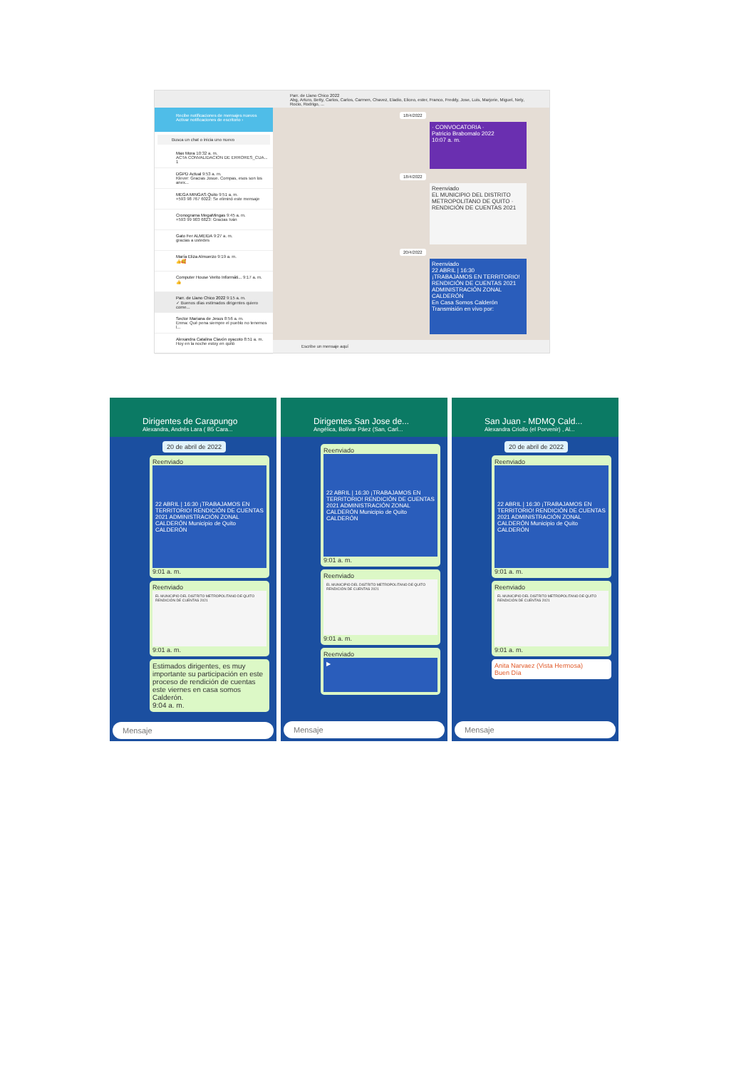Recibe notificaciones de mensajes nuevos
Activar notificaciones de escritorio ›
Busca un chat o inicia uno nuevo
Max Mora 10:32 a. m.
ACTA CONVALIDACION DE ERRORES_CUA... 1
DGPD Actual 9:53 a. m.
Klever: Gracias Josue. Compas, esos son los anex...
MEGA MINGAS Quito 9:51 a. m.
+593 98 767 6022: Se eliminó este mensaje
Cronograma MegaMingas 9:45 a. m.
+593 99 903 6823: Gracias Iván
Gato Fer ALMEIDA 9:27 a. m.
gracias a ustedes
María Eliza Almuerzo 9:19 a. m.
👍🥰
Computer House Verito Informáti... 9:17 a. m.
👍
Parr. de Llano Chico 2022 9:15 a. m.
✓ Buenos días estimados dirigentes quiero come...
Sector Mariana de Jesus 8:56 a. m.
Enma: Qué pena siempre el pueblo no tenemos l...
Alexandra Catalina Clavón oyacoto 8:51 a. m.
Hoy en la noche estoy en quitó
Parr. de Llano Chico 2022
Abg, Arturo, Betty, Carlos, Carlos, Carmen, Chavez, Eladio, Eliceo, ester, Franco, Freddy, Jose, Luis, Marjorie, Miguel, Nely, Rocio, Rodrigo, ...
18/4/2022
· CONVOCATORIA ·
Patricio Brabomalo 2022
10:07 a. m.
18/4/2022
Reenviado
EL MUNICIPIO DEL DISTRITO METROPOLITANO DE QUITO · RENDICIÓN DE CUENTAS 2021
20/4/2022
Reenviado
22 ABRIL | 16:30
¡TRABAJAMOS EN TERRITORIO!
RENDICIÓN DE CUENTAS 2021
ADMINISTRACIÓN ZONAL CALDERÓN
En Casa Somos Calderón
Transmisión en vivo por:
Escribe un mensaje aquí
Dirigentes de Carapungo
Alexandra, Andrés Lara ( B5 Cara...
20 de abril de 2022
Reenviado
22 ABRIL | 16:30 ¡TRABAJAMOS EN TERRITORIO! RENDICIÓN DE CUENTAS 2021 ADMINISTRACIÓN ZONAL CALDERÓN Municipio de Quito CALDERÓN
9:01 a. m.
Reenviado
EL MUNICIPIO DEL DISTRITO METROPOLITANO DE QUITO RENDICIÓN DE CUENTAS 2021
9:01 a. m.
Estimados dirigentes, es muy importante su participación en este proceso de rendición de cuentas este viernes en casa somos Calderón.
9:04 a. m.
Mensaje
Dirigentes San Jose de...
Angélica, Bolívar Páez (San, Carl...
Reenviado
22 ABRIL | 16:30 ¡TRABAJAMOS EN TERRITORIO! RENDICIÓN DE CUENTAS 2021 ADMINISTRACIÓN ZONAL CALDERÓN Municipio de Quito CALDERÓN
9:01 a. m.
Reenviado
EL MUNICIPIO DEL DISTRITO METROPOLITANO DE QUITO RENDICIÓN DE CUENTAS 2021
9:01 a. m.
Reenviado
▶
Mensaje
San Juan - MDMQ Cald...
Alexandra Criollo (el Porvenir) , Al...
20 de abril de 2022
Reenviado
22 ABRIL | 16:30 ¡TRABAJAMOS EN TERRITORIO! RENDICIÓN DE CUENTAS 2021 ADMINISTRACIÓN ZONAL CALDERÓN Municipio de Quito CALDERÓN
9:01 a. m.
Reenviado
EL MUNICIPIO DEL DISTRITO METROPOLITANO DE QUITO RENDICIÓN DE CUENTAS 2021
9:01 a. m.
Anita Narvaez (Vista Hermosa)
Buen Día
Mensaje